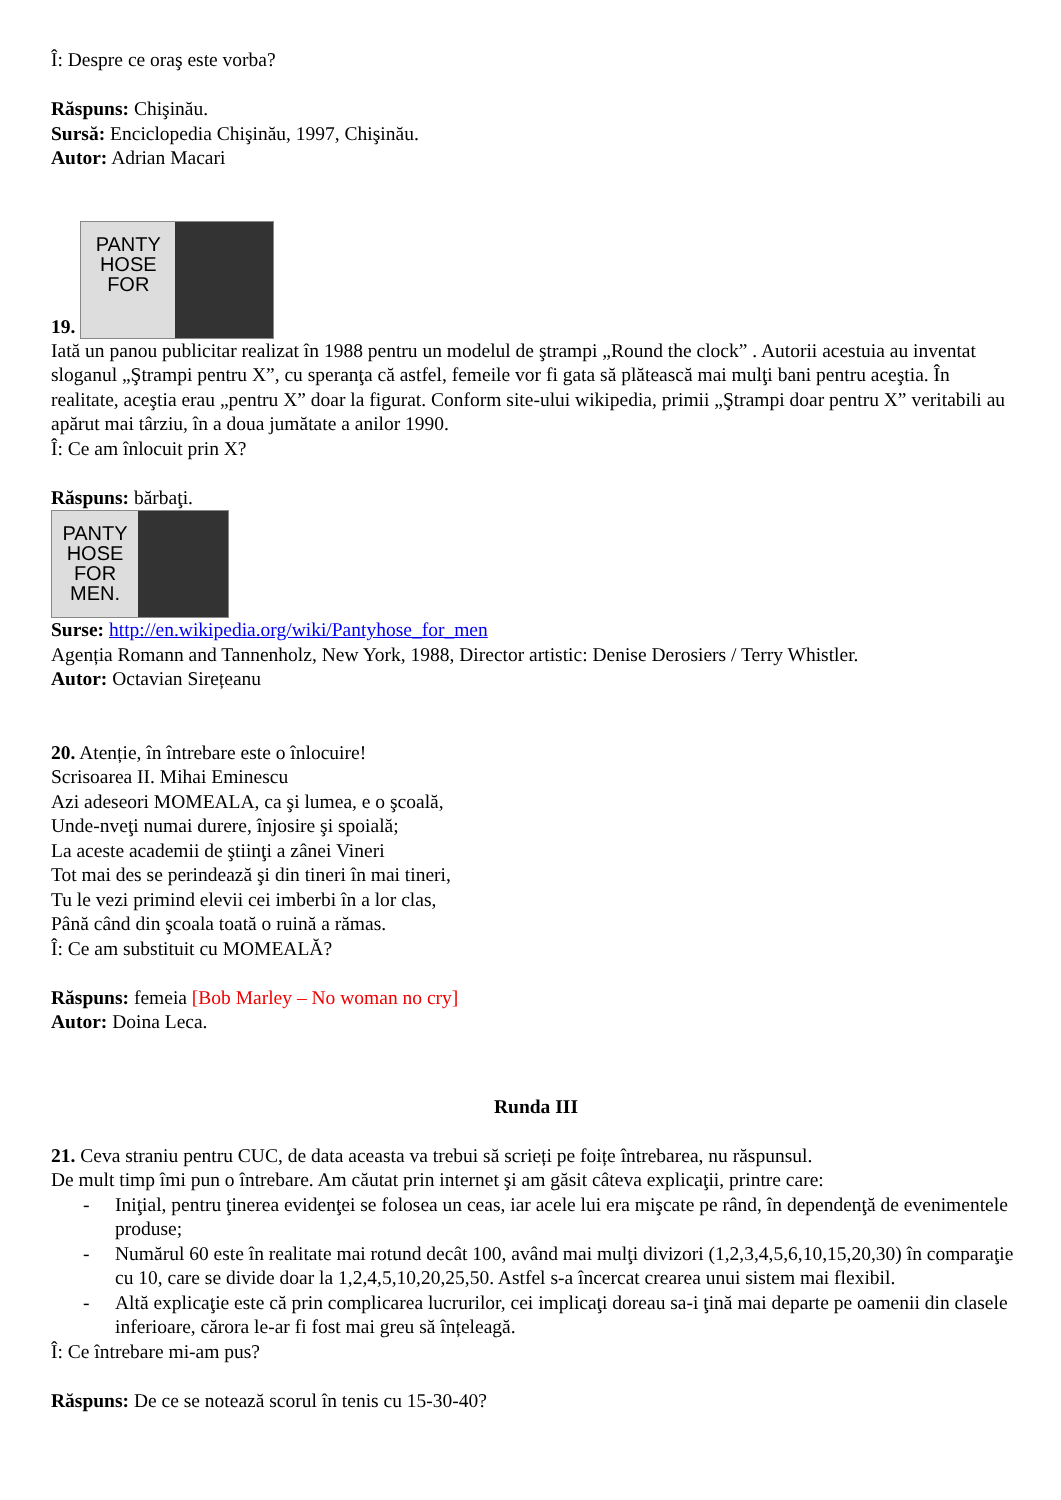Î: Despre ce oraş este vorba?
Răspuns: Chişinău.
Sursă: Enciclopedia Chişinău, 1997, Chişinău.
Autor: Adrian Macari
19. PANTY
HOSE
FOR
Iată un panou publicitar realizat în 1988 pentru un modelul de ştrampi „Round the clock” . Autorii acestuia au inventat sloganul „Ştrampi pentru X”, cu speranţa că astfel, femeile vor fi gata să plătească mai mulţi bani pentru aceştia. În realitate, aceştia erau „pentru X” doar la figurat. Conform site-ului wikipedia, primii „Ştrampi doar pentru X” veritabili au apărut mai târziu, în a doua jumătate a anilor 1990.
Î: Ce am înlocuit prin X?
Răspuns: bărbaţi.
PANTY
HOSE
FOR
MEN.
Surse: http://en.wikipedia.org/wiki/Pantyhose_for_men
Agenția Romann and Tannenholz, New York, 1988, Director artistic: Denise Derosiers / Terry Whistler.
Autor: Octavian Sirețeanu
20. Atenție, în întrebare este o înlocuire!
Scrisoarea II. Mihai Eminescu
Azi adeseori MOMEALA, ca şi lumea, e o şcoală,
Unde-nveţi numai durere, înjosire şi spoială;
La aceste academii de ştiinţi a zânei Vineri
Tot mai des se perindează şi din tineri în mai tineri,
Tu le vezi primind elevii cei imberbi în a lor clas,
Până când din şcoala toată o ruină a rămas.
Î: Ce am substituit cu MOMEALĂ?
Răspuns: femeia [Bob Marley – No woman no cry]
Autor: Doina Leca.
Runda III
21. Ceva straniu pentru CUC, de data aceasta va trebui să scrieți pe foițe întrebarea, nu răspunsul.
De mult timp îmi pun o întrebare. Am căutat prin internet şi am găsit câteva explicaţii, printre care:
- Iniţial, pentru ţinerea evidenţei se folosea un ceas, iar acele lui era mişcate pe rând, în dependenţă de evenimentele produse;
- Numărul 60 este în realitate mai rotund decât 100, având mai mulţi divizori (1,2,3,4,5,6,10,15,20,30) în comparaţie cu 10, care se divide doar la 1,2,4,5,10,20,25,50. Astfel s-a încercat crearea unui sistem mai flexibil.
- Altă explicaţie este că prin complicarea lucrurilor, cei implicaţi doreau sa-i ţină mai departe pe oamenii din clasele inferioare, cărora le-ar fi fost mai greu să înțeleagă.
Î: Ce întrebare mi-am pus?
Răspuns: De ce se notează scorul în tenis cu 15-30-40?